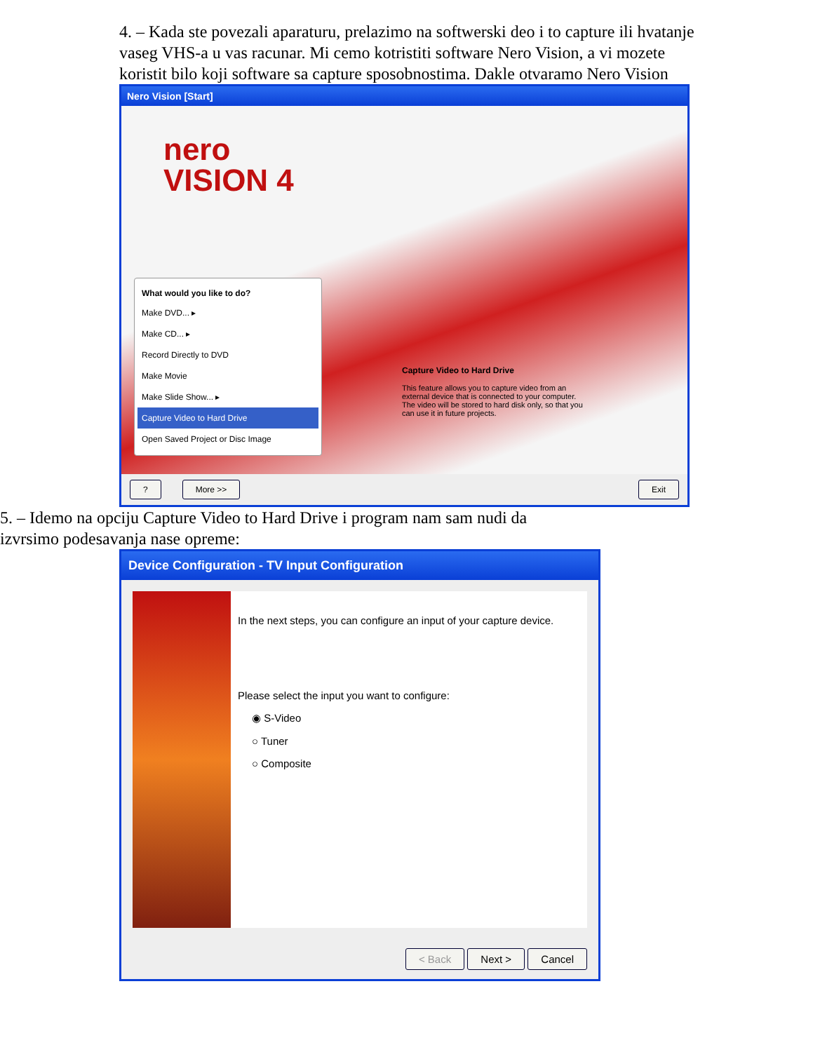4. – Kada ste povezali aparaturu, prelazimo na softwerski deo i to capture ili hvatanje vaseg VHS-a u vas racunar. Mi cemo kotristiti software Nero Vision, a vi mozete koristit bilo koji software sa capture sposobnostima. Dakle otvaramo Nero Vision
Nero Vision [Start]
nero
VISION 4
What would you like to do?
Make DVD... ▸
Make CD... ▸
Record Directly to DVD
Make Movie
Make Slide Show... ▸
Capture Video to Hard Drive
Open Saved Project or Disc Image
Capture Video to Hard Drive
This feature allows you to capture video from an external device that is connected to your computer. The video will be stored to hard disk only, so that you can use it in future projects.
? More >> Exit
5. – Idemo na opciju Capture Video to Hard Drive i program nam sam nudi da izvrsimo podesavanja nase opreme:
Device Configuration - TV Input Configuration
In the next steps, you can configure an input of your capture device.
Please select the input you want to configure:
◉ S-Video
○ Tuner
○ Composite
< Back Next > Cancel